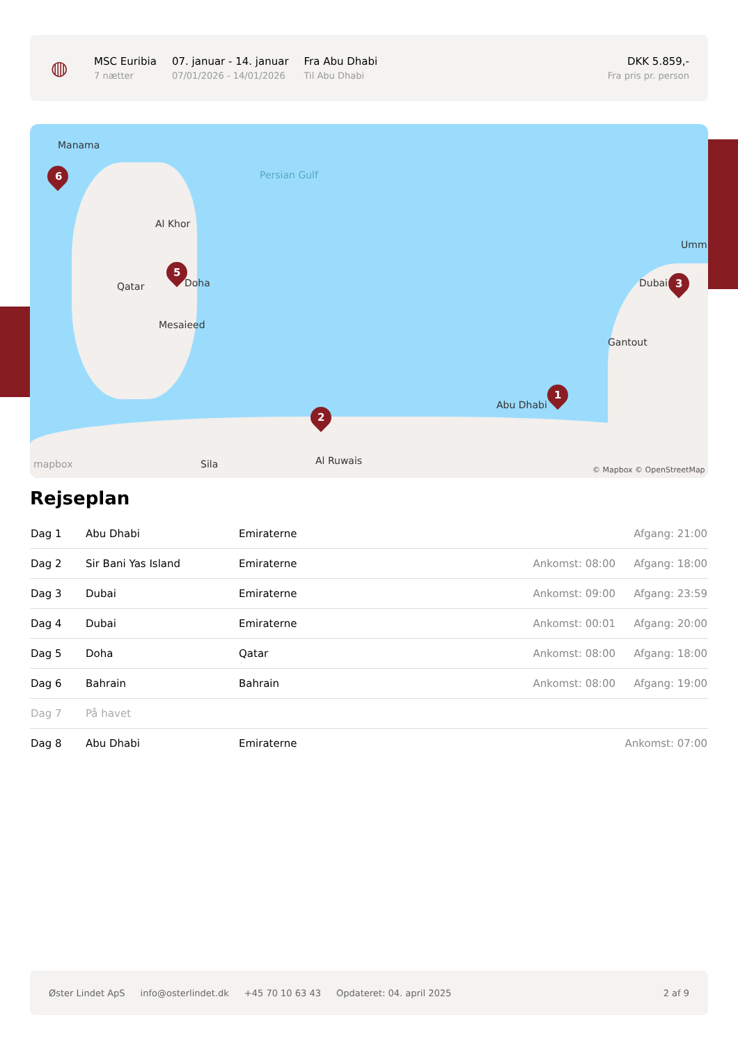◍
MSC Euribia
7 nætter
07. januar - 14. januar
07/01/2026 - 14/01/2026
Fra Abu Dhabi
Til Abu Dhabi
DKK 5.859,-
Fra pris pr. person
Manama
Al Khor
Qatar Doha
Mesaieed
Persian Gulf
Abu Dhabi
Dubai
Gantout
Al Ruwais
Sila
Umm
mapbox © Mapbox © OpenStreetMap
6
5
3
1
2
Rejseplan
| Dag 1 | Abu Dhabi | Emiraterne | | Afgang: 21:00 |
| Dag 2 | Sir Bani Yas Island | Emiraterne | Ankomst: 08:00 | Afgang: 18:00 |
| Dag 3 | Dubai | Emiraterne | Ankomst: 09:00 | Afgang: 23:59 |
| Dag 4 | Dubai | Emiraterne | Ankomst: 00:01 | Afgang: 20:00 |
| Dag 5 | Doha | Qatar | Ankomst: 08:00 | Afgang: 18:00 |
| Dag 6 | Bahrain | Bahrain | Ankomst: 08:00 | Afgang: 19:00 |
| Dag 7 | På havet | | | |
| Dag 8 | Abu Dhabi | Emiraterne | | Ankomst: 07:00 |
Øster Lindet ApS info@osterlindet.dk +45 70 10 63 43 Opdateret: 04. april 2025 2 af 9